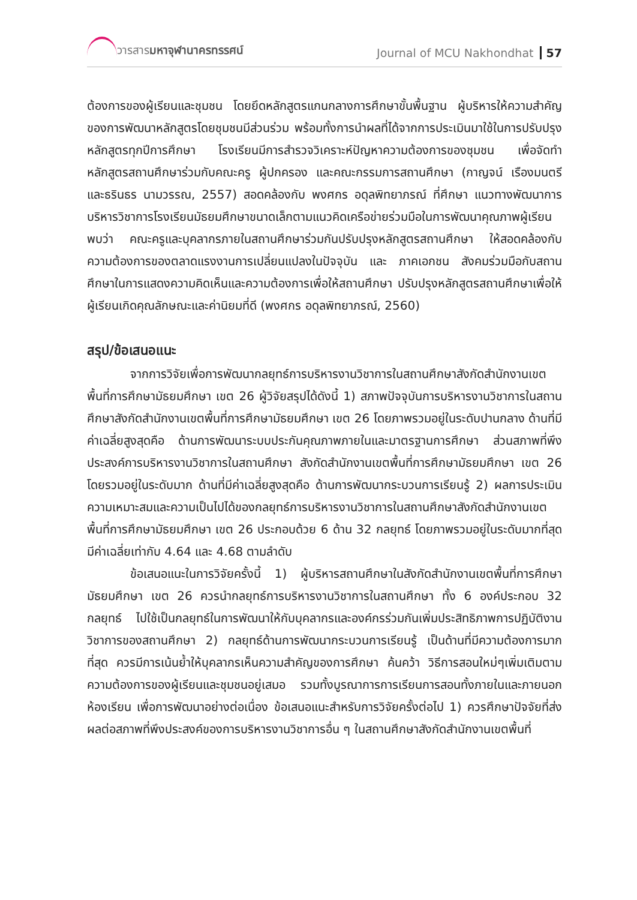วารสารมหาจุฬานาครทรรศน์ Journal of MCU Nakhondhat 57
ต้องการของผู้เรียนและชุมชน โดยยึดหลักสูตรแกนกลางการศึกษาขั้นพื้นฐาน ผู้บริหารให้ความสำคัญของการพัฒนาหลักสูตรโดยชุมชนมีส่วนร่วม พร้อมทั้งการนำผลที่ได้จากการประเมินมาใช้ในการปรับปรุงหลักสูตรทุกปีการศึกษา โรงเรียนมีการสำรวจวิเคราะห์ปัญหาความต้องการของชุมชน เพื่อจัดทำหลักสูตรสถานศึกษาร่วมกับคณะครู ผู้ปกครอง และคณะกรรมการสถานศึกษา (กาญจน์ เรืองมนตรี และธรินธร นามวรรณ, 2557) สอดคล้องกับ พงศกร อดุลพิทยาภรณ์ ที่ศึกษา แนวทางพัฒนาการบริหารวิชาการโรงเรียนมัธยมศึกษาขนาดเล็กตามแนวคิดเครือข่ายร่วมมือในการพัฒนาคุณภาพผู้เรียน พบว่า คณะครูและบุคลากรภายในสถานศึกษาร่วมกันปรับปรุงหลักสูตรสถานศึกษา ให้สอดคล้องกับความต้องการของตลาดแรงงานการเปลี่ยนแปลงในปัจจุบัน และ ภาคเอกชน สังคมร่วมมือกับสถานศึกษาในการแสดงความคิดเห็นและความต้องการเพื่อให้สถานศึกษา ปรับปรุงหลักสูตรสถานศึกษาเพื่อให้ผู้เรียนเกิดคุณลักษณะและค่านิยมที่ดี (พงศกร อดุลพิทยาภรณ์, 2560)
สรุป/ข้อเสนอแนะ
จากการวิจัยเพื่อการพัฒนากลยุทธ์การบริหารงานวิชาการในสถานศึกษาสังกัดสำนักงานเขตพื้นที่การศึกษามัธยมศึกษา เขต 26 ผู้วิจัยสรุปได้ดังนี้ 1) สภาพปัจจุบันการบริหารงานวิชาการในสถานศึกษาสังกัดสำนักงานเขตพื้นที่การศึกษามัธยมศึกษา เขต 26 โดยภาพรวมอยู่ในระดับปานกลาง ด้านที่มีค่าเฉลี่ยสูงสุดคือ ด้านการพัฒนาระบบประกันคุณภาพภายในและมาตรฐานการศึกษา ส่วนสภาพที่พึงประสงค์การบริหารงานวิชาการในสถานศึกษา สังกัดสำนักงานเขตพื้นที่การศึกษามัธยมศึกษา เขต 26 โดยรวมอยู่ในระดับมาก ด้านที่มีค่าเฉลี่ยสูงสุดคือ ด้านการพัฒนากระบวนการเรียนรู้ 2) ผลการประเมินความเหมาะสมและความเป็นไปได้ของกลยุทธ์การบริหารงานวิชาการในสถานศึกษาสังกัดสำนักงานเขตพื้นที่การศึกษามัธยมศึกษา เขต 26 ประกอบด้วย 6 ด้าน 32 กลยุทธ์ โดยภาพรวมอยู่ในระดับมากที่สุด มีค่าเฉลี่ยเท่ากับ 4.64 และ 4.68 ตามลำดับ
ข้อเสนอแนะในการวิจัยครั้งนี้ 1) ผู้บริหารสถานศึกษาในสังกัดสำนักงานเขตพื้นที่การศึกษามัธยมศึกษา เขต 26 ควรนำกลยุทธ์การบริหารงานวิชาการในสถานศึกษา ทั้ง 6 องค์ประกอบ 32 กลยุทธ์ ไปใช้เป็นกลยุทธ์ในการพัฒนาให้กับบุคลากรและองค์กรร่วมกันเพิ่มประสิทธิภาพการปฏิบัติงานวิชาการของสถานศึกษา 2) กลยุทธ์ด้านการพัฒนากระบวนการเรียนรู้ เป็นด้านที่มีความต้องการมากที่สุด ควรมีการเน้นย้ำให้บุคลากรเห็นความสำคัญของการศึกษา ค้นคว้า วิธีการสอนใหม่ๆเพิ่มเติมตามความต้องการของผู้เรียนและชุมชนอยู่เสมอ รวมทั้งบูรณาการการเรียนการสอนทั้งภายในและภายนอกห้องเรียน เพื่อการพัฒนาอย่างต่อเนื่อง ข้อเสนอแนะสำหรับการวิจัยครั้งต่อไป 1) ควรศึกษาปัจจัยที่ส่งผลต่อสภาพที่พึงประสงค์ของการบริหารงานวิชาการอื่น ๆ ในสถานศึกษาสังกัดสำนักงานเขตพื้นที่